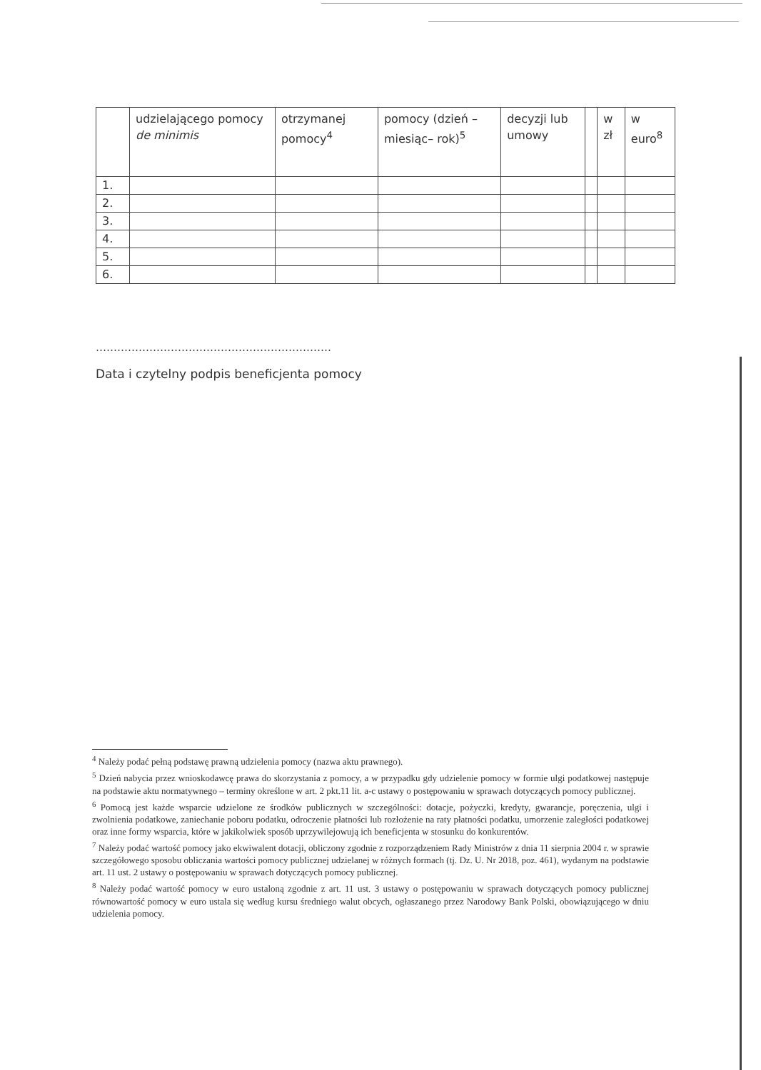| | udzielającego pomocy de minimis | otrzymanej pomocy<sup>4</sup> | pomocy (dzień – miesiąc– rok)<sup>5</sup> | decyzji lub umowy | | w zł | w euro<sup>8</sup> |
| 1. | | | | | | | |
| 2. | | | | | | | |
| 3. | | | | | | | |
| 4. | | | | | | | |
| 5. | | | | | | | |
| 6. | | | | | | | |
…………………………………………………………
Data i czytelny podpis beneficjenta pomocy
<sup>4</sup> Należy podać pełną podstawę prawną udzielenia pomocy (nazwa aktu prawnego).
<sup>5</sup> Dzień nabycia przez wnioskodawcę prawa do skorzystania z pomocy, a w przypadku gdy udzielenie pomocy w formie ulgi podatkowej następuje na podstawie aktu normatywnego – terminy określone w art. 2 pkt.11 lit. a-c ustawy o postępowaniu w sprawach dotyczących pomocy publicznej.
<sup>6</sup> Pomocą jest każde wsparcie udzielone ze środków publicznych w szczególności: dotacje, pożyczki, kredyty, gwarancje, poręczenia, ulgi i zwolnienia podatkowe, zaniechanie poboru podatku, odroczenie płatności lub rozłożenie na raty płatności podatku, umorzenie zaległości podatkowej oraz inne formy wsparcia, które w jakikolwiek sposób uprzywilejowują ich beneficjenta w stosunku do konkurentów.
<sup>7</sup> Należy podać wartość pomocy jako ekwiwalent dotacji, obliczony zgodnie z rozporządzeniem Rady Ministrów z dnia 11 sierpnia 2004 r. w sprawie szczegółowego sposobu obliczania wartości pomocy publicznej udzielanej w różnych formach (tj. Dz. U. Nr 2018, poz. 461), wydanym na podstawie art. 11 ust. 2 ustawy o postępowaniu w sprawach dotyczących pomocy publicznej.
<sup>8</sup> Należy podać wartość pomocy w euro ustaloną zgodnie z art. 11 ust. 3 ustawy o postępowaniu w sprawach dotyczących pomocy publicznej równowartość pomocy w euro ustala się według kursu średniego walut obcych, ogłaszanego przez Narodowy Bank Polski, obowiązującego w dniu udzielenia pomocy.